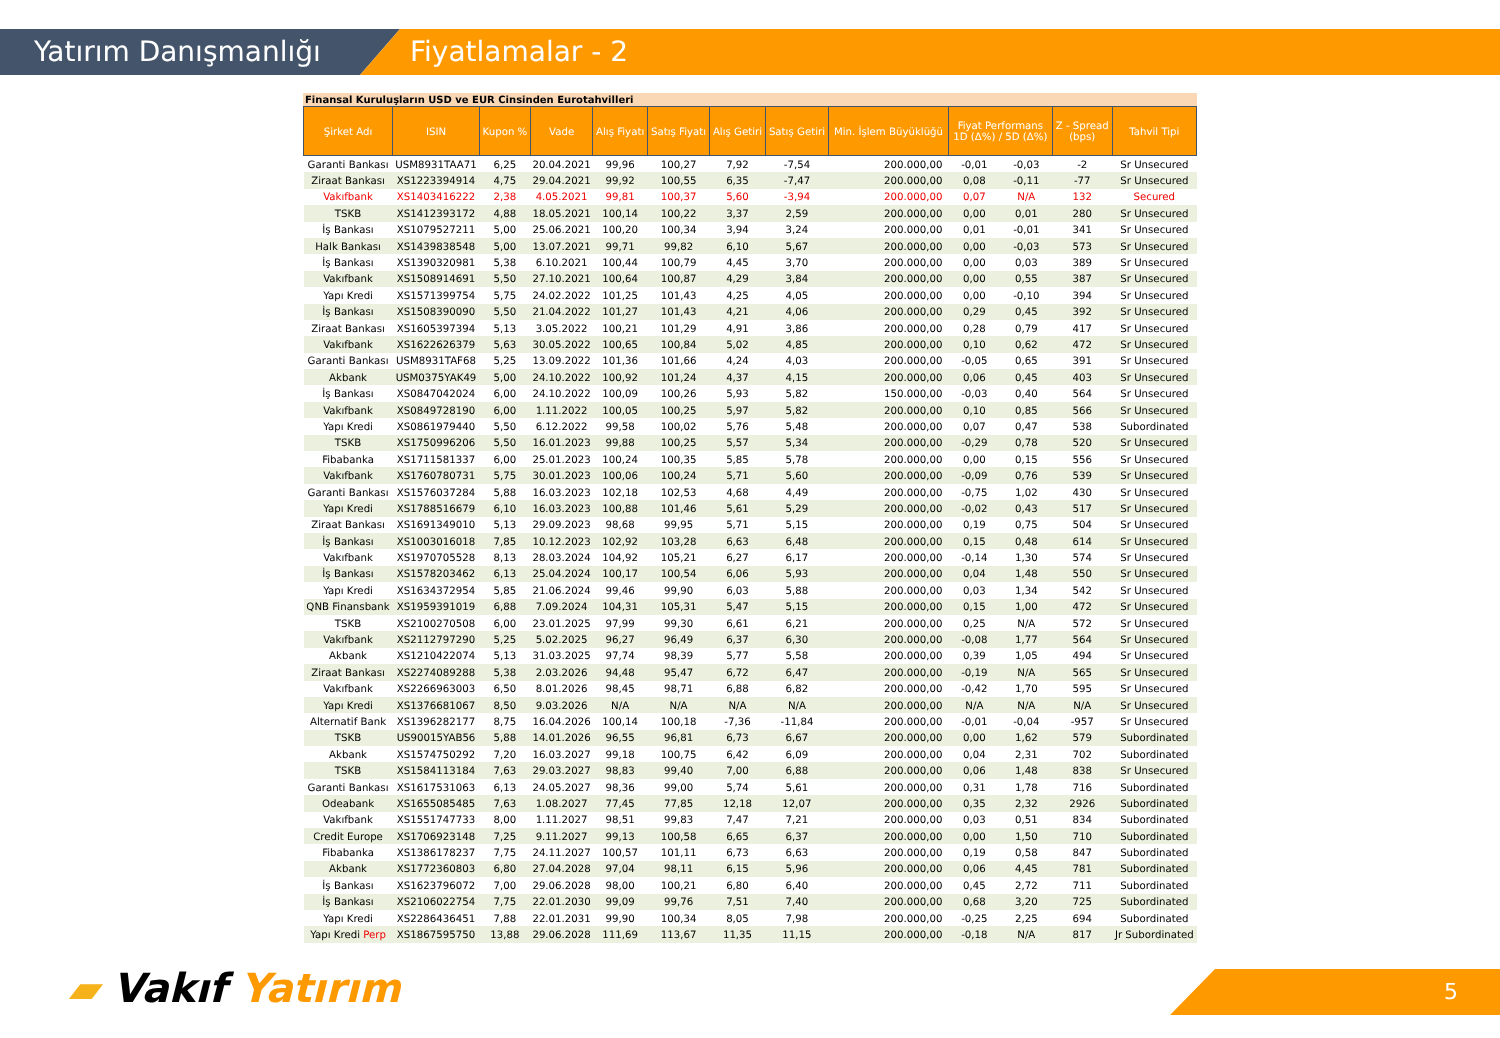Yatırım Danışmanlığı Fiyatlamalar - 2
Finansal Kuruluşların USD ve EUR Cinsinden Eurotahvilleri
| Şirket Adı | ISIN | Kupon % | Vade | Alış Fiyatı | Satış Fiyatı | Alış Getiri | Satış Getiri | Min. İşlem Büyüklüğü | Fiyat Performans 1D (Δ%) / 5D (Δ%) | | Z - Spread (bps) | Tahvil Tipi |
| --- | --- | --- | --- | --- | --- | --- | --- | --- | --- | --- | --- | --- |
| Garanti Bankası | USM8931TAA71 | 6,25 | 20.04.2021 | 99,96 | 100,27 | 7,92 | -7,54 | 200.000,00 | -0,01 | -0,03 | -2 | Sr Unsecured |
| Ziraat Bankası | XS1223394914 | 4,75 | 29.04.2021 | 99,92 | 100,55 | 6,35 | -7,47 | 200.000,00 | 0,08 | -0,11 | -77 | Sr Unsecured |
| Vakıfbank | XS1403416222 | 2,38 | 4.05.2021 | 99,81 | 100,37 | 5,60 | -3,94 | 200.000,00 | 0,07 | N/A | 132 | Secured |
| TSKB | XS1412393172 | 4,88 | 18.05.2021 | 100,14 | 100,22 | 3,37 | 2,59 | 200.000,00 | 0,00 | 0,01 | 280 | Sr Unsecured |
| İş Bankası | XS1079527211 | 5,00 | 25.06.2021 | 100,20 | 100,34 | 3,94 | 3,24 | 200.000,00 | 0,01 | -0,01 | 341 | Sr Unsecured |
| Halk Bankası | XS1439838548 | 5,00 | 13.07.2021 | 99,71 | 99,82 | 6,10 | 5,67 | 200.000,00 | 0,00 | -0,03 | 573 | Sr Unsecured |
| İş Bankası | XS1390320981 | 5,38 | 6.10.2021 | 100,44 | 100,79 | 4,45 | 3,70 | 200.000,00 | 0,00 | 0,03 | 389 | Sr Unsecured |
| Vakıfbank | XS1508914691 | 5,50 | 27.10.2021 | 100,64 | 100,87 | 4,29 | 3,84 | 200.000,00 | 0,00 | 0,55 | 387 | Sr Unsecured |
| Yapı Kredi | XS1571399754 | 5,75 | 24.02.2022 | 101,25 | 101,43 | 4,25 | 4,05 | 200.000,00 | 0,00 | -0,10 | 394 | Sr Unsecured |
| İş Bankası | XS1508390090 | 5,50 | 21.04.2022 | 101,27 | 101,43 | 4,21 | 4,06 | 200.000,00 | 0,29 | 0,45 | 392 | Sr Unsecured |
| Ziraat Bankası | XS1605397394 | 5,13 | 3.05.2022 | 100,21 | 101,29 | 4,91 | 3,86 | 200.000,00 | 0,28 | 0,79 | 417 | Sr Unsecured |
| Vakıfbank | XS1622626379 | 5,63 | 30.05.2022 | 100,65 | 100,84 | 5,02 | 4,85 | 200.000,00 | 0,10 | 0,62 | 472 | Sr Unsecured |
| Garanti Bankası | USM8931TAF68 | 5,25 | 13.09.2022 | 101,36 | 101,66 | 4,24 | 4,03 | 200.000,00 | -0,05 | 0,65 | 391 | Sr Unsecured |
| Akbank | USM0375YAK49 | 5,00 | 24.10.2022 | 100,92 | 101,24 | 4,37 | 4,15 | 200.000,00 | 0,06 | 0,45 | 403 | Sr Unsecured |
| İş Bankası | XS0847042024 | 6,00 | 24.10.2022 | 100,09 | 100,26 | 5,93 | 5,82 | 150.000,00 | -0,03 | 0,40 | 564 | Sr Unsecured |
| Vakıfbank | XS0849728190 | 6,00 | 1.11.2022 | 100,05 | 100,25 | 5,97 | 5,82 | 200.000,00 | 0,10 | 0,85 | 566 | Sr Unsecured |
| Yapı Kredi | XS0861979440 | 5,50 | 6.12.2022 | 99,58 | 100,02 | 5,76 | 5,48 | 200.000,00 | 0,07 | 0,47 | 538 | Subordinated |
| TSKB | XS1750996206 | 5,50 | 16.01.2023 | 99,88 | 100,25 | 5,57 | 5,34 | 200.000,00 | -0,29 | 0,78 | 520 | Sr Unsecured |
| Fibabanka | XS1711581337 | 6,00 | 25.01.2023 | 100,24 | 100,35 | 5,85 | 5,78 | 200.000,00 | 0,00 | 0,15 | 556 | Sr Unsecured |
| Vakıfbank | XS1760780731 | 5,75 | 30.01.2023 | 100,06 | 100,24 | 5,71 | 5,60 | 200.000,00 | -0,09 | 0,76 | 539 | Sr Unsecured |
| Garanti Bankası | XS1576037284 | 5,88 | 16.03.2023 | 102,18 | 102,53 | 4,68 | 4,49 | 200.000,00 | -0,75 | 1,02 | 430 | Sr Unsecured |
| Yapı Kredi | XS1788516679 | 6,10 | 16.03.2023 | 100,88 | 101,46 | 5,61 | 5,29 | 200.000,00 | -0,02 | 0,43 | 517 | Sr Unsecured |
| Ziraat Bankası | XS1691349010 | 5,13 | 29.09.2023 | 98,68 | 99,95 | 5,71 | 5,15 | 200.000,00 | 0,19 | 0,75 | 504 | Sr Unsecured |
| İş Bankası | XS1003016018 | 7,85 | 10.12.2023 | 102,92 | 103,28 | 6,63 | 6,48 | 200.000,00 | 0,15 | 0,48 | 614 | Sr Unsecured |
| Vakıfbank | XS1970705528 | 8,13 | 28.03.2024 | 104,92 | 105,21 | 6,27 | 6,17 | 200.000,00 | -0,14 | 1,30 | 574 | Sr Unsecured |
| İş Bankası | XS1578203462 | 6,13 | 25.04.2024 | 100,17 | 100,54 | 6,06 | 5,93 | 200.000,00 | 0,04 | 1,48 | 550 | Sr Unsecured |
| Yapı Kredi | XS1634372954 | 5,85 | 21.06.2024 | 99,46 | 99,90 | 6,03 | 5,88 | 200.000,00 | 0,03 | 1,34 | 542 | Sr Unsecured |
| QNB Finansbank | XS1959391019 | 6,88 | 7.09.2024 | 104,31 | 105,31 | 5,47 | 5,15 | 200.000,00 | 0,15 | 1,00 | 472 | Sr Unsecured |
| TSKB | XS2100270508 | 6,00 | 23.01.2025 | 97,99 | 99,30 | 6,61 | 6,21 | 200.000,00 | 0,25 | N/A | 572 | Sr Unsecured |
| Vakıfbank | XS2112797290 | 5,25 | 5.02.2025 | 96,27 | 96,49 | 6,37 | 6,30 | 200.000,00 | -0,08 | 1,77 | 564 | Sr Unsecured |
| Akbank | XS1210422074 | 5,13 | 31.03.2025 | 97,74 | 98,39 | 5,77 | 5,58 | 200.000,00 | 0,39 | 1,05 | 494 | Sr Unsecured |
| Ziraat Bankası | XS2274089288 | 5,38 | 2.03.2026 | 94,48 | 95,47 | 6,72 | 6,47 | 200.000,00 | -0,19 | N/A | 565 | Sr Unsecured |
| Vakıfbank | XS2266963003 | 6,50 | 8.01.2026 | 98,45 | 98,71 | 6,88 | 6,82 | 200.000,00 | -0,42 | 1,70 | 595 | Sr Unsecured |
| Yapı Kredi | XS1376681067 | 8,50 | 9.03.2026 | N/A | N/A | N/A | N/A | 200.000,00 | N/A | N/A | N/A | Sr Unsecured |
| Alternatif Bank | XS1396282177 | 8,75 | 16.04.2026 | 100,14 | 100,18 | -7,36 | -11,84 | 200.000,00 | -0,01 | -0,04 | -957 | Sr Unsecured |
| TSKB | US90015YAB56 | 5,88 | 14.01.2026 | 96,55 | 96,81 | 6,73 | 6,67 | 200.000,00 | 0,00 | 1,62 | 579 | Subordinated |
| Akbank | XS1574750292 | 7,20 | 16.03.2027 | 99,18 | 100,75 | 6,42 | 6,09 | 200.000,00 | 0,04 | 2,31 | 702 | Subordinated |
| TSKB | XS1584113184 | 7,63 | 29.03.2027 | 98,83 | 99,40 | 7,00 | 6,88 | 200.000,00 | 0,06 | 1,48 | 838 | Sr Unsecured |
| Garanti Bankası | XS1617531063 | 6,13 | 24.05.2027 | 98,36 | 99,00 | 5,74 | 5,61 | 200.000,00 | 0,31 | 1,78 | 716 | Subordinated |
| Odeabank | XS1655085485 | 7,63 | 1.08.2027 | 77,45 | 77,85 | 12,18 | 12,07 | 200.000,00 | 0,35 | 2,32 | 2926 | Subordinated |
| Vakıfbank | XS1551747733 | 8,00 | 1.11.2027 | 98,51 | 99,83 | 7,47 | 7,21 | 200.000,00 | 0,03 | 0,51 | 834 | Subordinated |
| Credit Europe | XS1706923148 | 7,25 | 9.11.2027 | 99,13 | 100,58 | 6,65 | 6,37 | 200.000,00 | 0,00 | 1,50 | 710 | Subordinated |
| Fibabanka | XS1386178237 | 7,75 | 24.11.2027 | 100,57 | 101,11 | 6,73 | 6,63 | 200.000,00 | 0,19 | 0,58 | 847 | Subordinated |
| Akbank | XS1772360803 | 6,80 | 27.04.2028 | 97,04 | 98,11 | 6,15 | 5,96 | 200.000,00 | 0,06 | 4,45 | 781 | Subordinated |
| İş Bankası | XS1623796072 | 7,00 | 29.06.2028 | 98,00 | 100,21 | 6,80 | 6,40 | 200.000,00 | 0,45 | 2,72 | 711 | Subordinated |
| İş Bankası | XS2106022754 | 7,75 | 22.01.2030 | 99,09 | 99,76 | 7,51 | 7,40 | 200.000,00 | 0,68 | 3,20 | 725 | Subordinated |
| Yapı Kredi | XS2286436451 | 7,88 | 22.01.2031 | 99,90 | 100,34 | 8,05 | 7,98 | 200.000,00 | -0,25 | 2,25 | 694 | Subordinated |
| Yapı Kredi Perp | XS1867595750 | 13,88 | 29.06.2028 | 111,69 | 113,67 | 11,35 | 11,15 | 200.000,00 | -0,18 | N/A | 817 | Jr Subordinated |
▰ Vakıf Yatırım 5